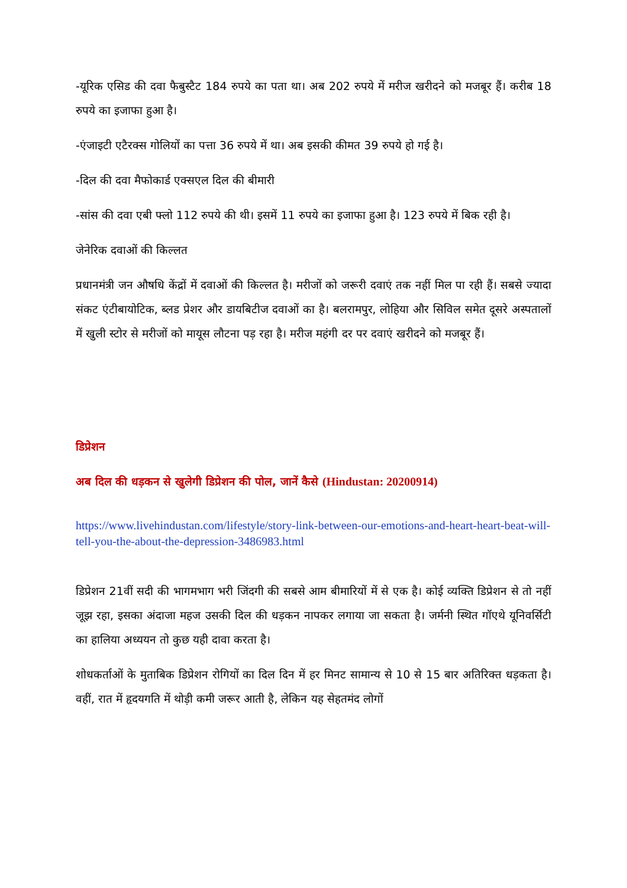-यूरिक एसिड की दवा फैबुस्टैट 184 रुपये का पता था। अब 202 रुपये में मरीज खरीदने को मजबूर हैं। करीब 18 रुपये का इजाफा हुआ है।
-एंजाइटी एटैरक्स गोलियों का पत्ता 36 रुपये में था। अब इसकी कीमत 39 रुपये हो गई है।
-दिल की दवा मैफोकार्ड एक्सएल दिल की बीमारी
-सांस की दवा एबी फ्लो 112 रुपये की थी। इसमें 11 रुपये का इजाफा हुआ है। 123 रुपये में बिक रही है।
जेनेरिक दवाओं की किल्लत
प्रधानमंत्री जन औषधि केंद्रों में दवाओं की किल्लत है। मरीजों को जरूरी दवाएं तक नहीं मिल पा रही हैं। सबसे ज्यादा संकट एंटीबायोटिक, ब्लड प्रेशर और डायबिटीज दवाओं का है। बलरामपुर, लोहिया और सिविल समेत दूसरे अस्पतालों में खुली स्टोर से मरीजों को मायूस लौटना पड़ रहा है। मरीज महंगी दर पर दवाएं खरीदने को मजबूर हैं।
डिप्रेशन
अब दिल की धड़कन से खुलेगी डिप्रेशन की पोल, जानें कैसे (Hindustan: 20200914)
https://www.livehindustan.com/lifestyle/story-link-between-our-emotions-and-heart-heart-beat-will-tell-you-the-about-the-depression-3486983.html
डिप्रेशन 21वीं सदी की भागमभाग भरी जिंदगी की सबसे आम बीमारियों में से एक है। कोई व्यक्ति डिप्रेशन से तो नहीं जूझ रहा, इसका अंदाजा महज उसकी दिल की धड़कन नापकर लगाया जा सकता है। जर्मनी स्थित गॉएथे यूनिवर्सिटी का हालिया अध्ययन तो कुछ यही दावा करता है।
शोधकर्ताओं के मुताबिक डिप्रेशन रोगियों का दिल दिन में हर मिनट सामान्य से 10 से 15 बार अतिरिक्त धड़कता है। वहीं, रात में हृदयगति में थोड़ी कमी जरूर आती है, लेकिन यह सेहतमंद लोगों